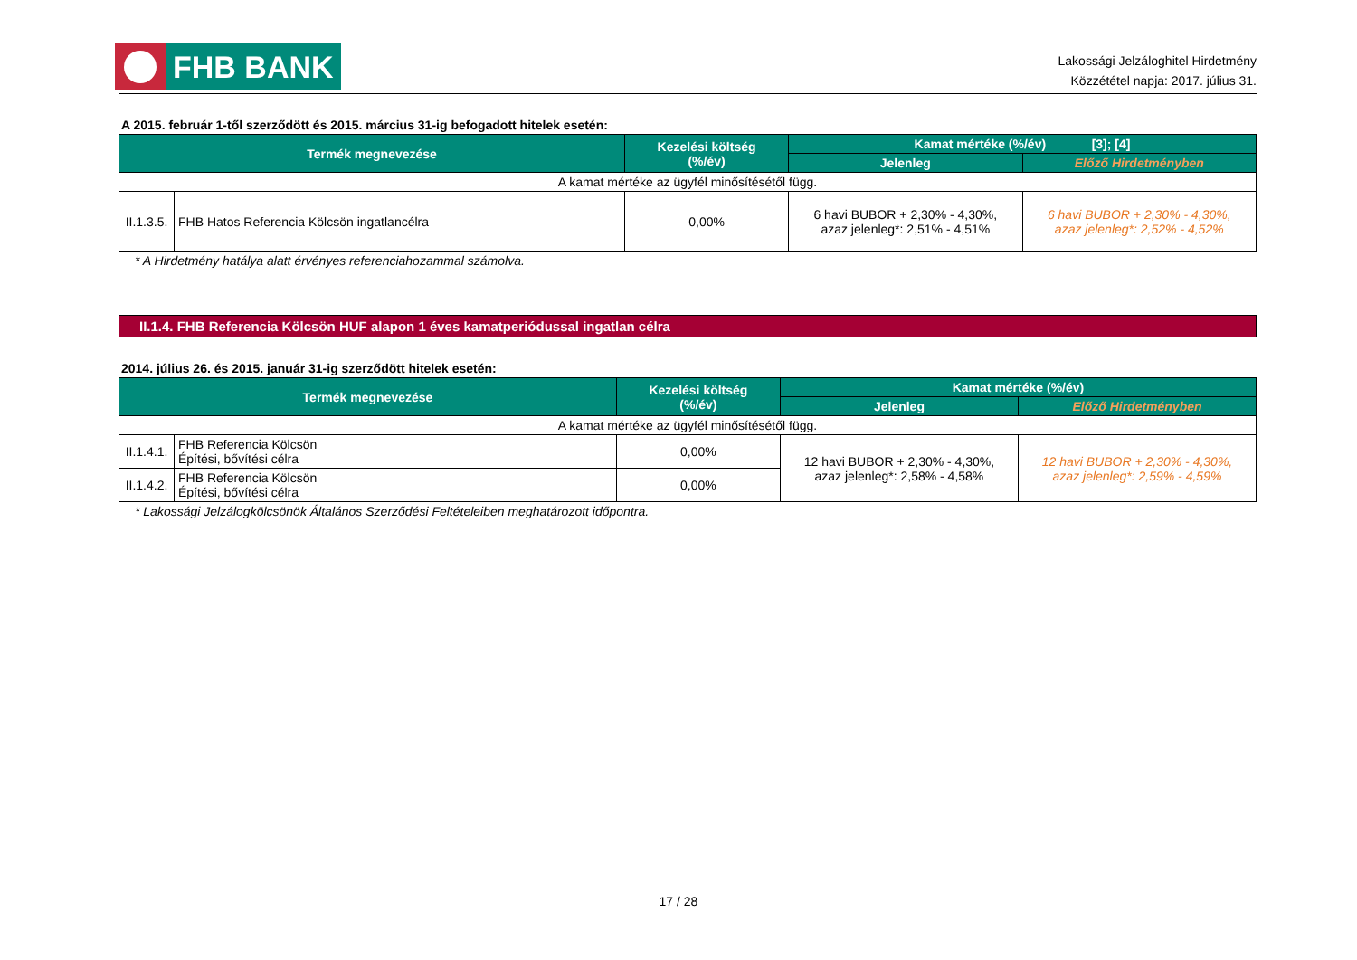FHB BANK
Lakossági Jelzáloghitel Hirdetmény
Közzététel napja: 2017. július 31.
A 2015. február 1-től szerződött és 2015. március 31-ig befogadott hitelek esetén:
| Termék megnevezése | | Kezelési költség (%/év) | Kamat mértéke (%/év) [3]; [4] | |
| --- | --- | --- | --- | --- |
| | | | Jelenleg | Előző Hirdetményben |
| A kamat mértéke az ügyfél minősítésétől függ. | | | | |
| II.1.3.5. | FHB Hatos Referencia Kölcsön ingatlancélra | 0,00% | 6 havi BUBOR + 2,30% - 4,30%, azaz jelenleg*: 2,51% - 4,51% | 6 havi BUBOR + 2,30% - 4,30%, azaz jelenleg*: 2,52% - 4,52% |
* A Hirdetmény hatálya alatt érvényes referenciahozammal számolva.
II.1.4. FHB Referencia Kölcsön HUF alapon 1 éves kamatperiódussal ingatlan célra
2014. július 26. és 2015. január 31-ig szerződött hitelek esetén:
| Termék megnevezése | | Kezelési költség (%/év) | Kamat mértéke (%/év) | |
| --- | --- | --- | --- | --- |
| | | | Jelenleg | Előző Hirdetményben |
| A kamat mértéke az ügyfél minősítésétől függ. | | | | |
| II.1.4.1. | FHB Referencia Kölcsön Építési, bővítési célra | 0,00% | 12 havi BUBOR + 2,30% - 4,30%, azaz jelenleg*: 2,58% - 4,58% | 12 havi BUBOR + 2,30% - 4,30%, azaz jelenleg*: 2,59% - 4,59% |
| II.1.4.2. | FHB Referencia Kölcsön Építési, bővítési célra | 0,00% | | |
* Lakossági Jelzálogkölcsönök Általános Szerződési Feltételeiben meghatározott időpontra.
17 / 28